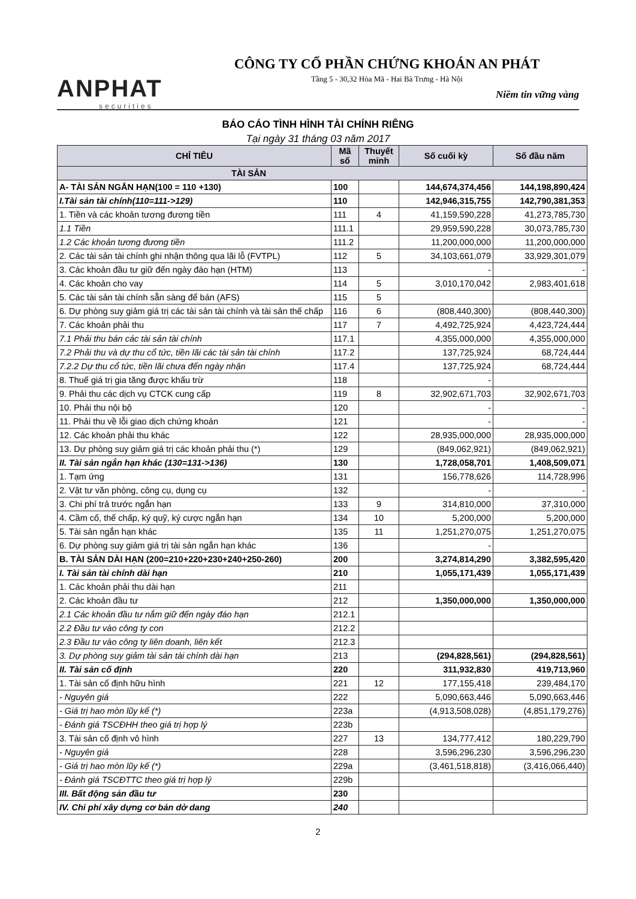ANPHAT
securities
CÔNG TY CỔ PHẦN CHỨNG KHOÁN AN PHÁT
Tầng 5 - 30,32 Hòa Mã - Hai Bà Trưng - Hà Nội
Niềm tin vững vàng
BÁO CÁO TÌNH HÌNH TÀI CHÍNH RIÊNG
Tại ngày 31 tháng 03 năm 2017
| CHỈ TIÊU | Mã số | Thuyết minh | Số cuối kỳ | Số đầu năm |
| --- | --- | --- | --- | --- |
| TÀI SẢN | | | | |
| A- TÀI SẢN NGẮN HẠN(100 = 110 +130) | 100 | | 144,674,374,456 | 144,198,890,424 |
| I.Tài sản tài chính(110=111->129) | 110 | | 142,946,315,755 | 142,790,381,353 |
| 1. Tiền và các khoản tương đương tiền | 111 | 4 | 41,159,590,228 | 41,273,785,730 |
| 1.1 Tiền | 111.1 | | 29,959,590,228 | 30,073,785,730 |
| 1.2 Các khoản tương đương tiền | 111.2 | | 11,200,000,000 | 11,200,000,000 |
| 2. Các tài sản tài chính ghi nhận thông qua lãi lỗ (FVTPL) | 112 | 5 | 34,103,661,079 | 33,929,301,079 |
| 3. Các khoản đầu tư giữ đến ngày đáo hạn (HTM) | 113 | | - | - |
| 4. Các khoản cho vay | 114 | 5 | 3,010,170,042 | 2,983,401,618 |
| 5. Các tài sản tài chính sẵn sàng để bán (AFS) | 115 | 5 | | |
| 6. Dự phòng suy giảm giá trị các tài sản tài chính và tài sản thế chấp | 116 | 6 | (808,440,300) | (808,440,300) |
| 7. Các khoản phải thu | 117 | 7 | 4,492,725,924 | 4,423,724,444 |
| 7.1 Phải thu bán các tài sản tài chính | 117.1 | | 4,355,000,000 | 4,355,000,000 |
| 7.2 Phải thu và dự thu cổ tức, tiền lãi các tài sản tài chính | 117.2 | | 137,725,924 | 68,724,444 |
| 7.2.2 Dự thu cổ tức, tiền lãi chưa đến ngày nhận | 117.4 | | 137,725,924 | 68,724,444 |
| 8. Thuế giá trị gia tăng được khấu trừ | 118 | | - | |
| 9. Phải thu các dịch vụ CTCK cung cấp | 119 | 8 | 32,902,671,703 | 32,902,671,703 |
| 10. Phải thu nội bộ | 120 | | - | - |
| 11. Phải thu về lỗi giao dịch chứng khoán | 121 | | - | - |
| 12. Các khoản phải thu khác | 122 | | 28,935,000,000 | 28,935,000,000 |
| 13. Dự phòng suy giảm giá trị các khoản phải thu (*) | 129 | | (849,062,921) | (849,062,921) |
| II. Tài sản ngắn hạn khác (130=131->136) | 130 | | 1,728,058,701 | 1,408,509,071 |
| 1. Tạm ứng | 131 | | 156,778,626 | 114,728,996 |
| 2. Vật tư văn phòng, công cụ, dụng cụ | 132 | | - | - |
| 3. Chi phí trả trước ngắn hạn | 133 | 9 | 314,810,000 | 37,310,000 |
| 4. Cầm cố, thế chấp, ký quỹ, ký cược ngắn hạn | 134 | 10 | 5,200,000 | 5,200,000 |
| 5. Tài sản ngắn hạn khác | 135 | 11 | 1,251,270,075 | 1,251,270,075 |
| 6. Dự phòng suy giảm giá trị tài sản ngắn hạn khác | 136 | | - | |
| B. TÀI SẢN DÀI HẠN (200=210+220+230+240+250-260) | 200 | | 3,274,814,290 | 3,382,595,420 |
| I. Tài sản tài chính dài hạn | 210 | | 1,055,171,439 | 1,055,171,439 |
| 1. Các khoản phải thu dài hạn | 211 | | | |
| 2. Các khoản đầu tư | 212 | | 1,350,000,000 | 1,350,000,000 |
| 2.1 Các khoản đầu tư nắm giữ đến ngày đáo hạn | 212.1 | | | |
| 2.2 Đầu tư vào công ty con | 212.2 | | | |
| 2.3 Đầu tư vào công ty liên doanh, liên kết | 212.3 | | | |
| 3. Dự phòng suy giảm tài sản tài chính dài hạn | 213 | | (294,828,561) | (294,828,561) |
| II. Tài sản cố định | 220 | | 311,932,830 | 419,713,960 |
| 1. Tài sản cố định hữu hình | 221 | 12 | 177,155,418 | 239,484,170 |
| - Nguyên giá | 222 | | 5,090,663,446 | 5,090,663,446 |
| - Giá trị hao mòn lũy kế (*) | 223a | | (4,913,508,028) | (4,851,179,276) |
| - Đánh giá TSCĐHH theo giá trị hợp lý | 223b | | | |
| 3. Tài sản cố định vô hình | 227 | 13 | 134,777,412 | 180,229,790 |
| - Nguyên giá | 228 | | 3,596,296,230 | 3,596,296,230 |
| - Giá trị hao mòn lũy kế (*) | 229a | | (3,461,518,818) | (3,416,066,440) |
| - Đánh giá TSCĐTTC theo giá trị hợp lý | 229b | | | |
| III. Bất động sản đầu tư | 230 | | | |
| IV. Chi phí xây dựng cơ bản dở dang | 240 | | | |
2